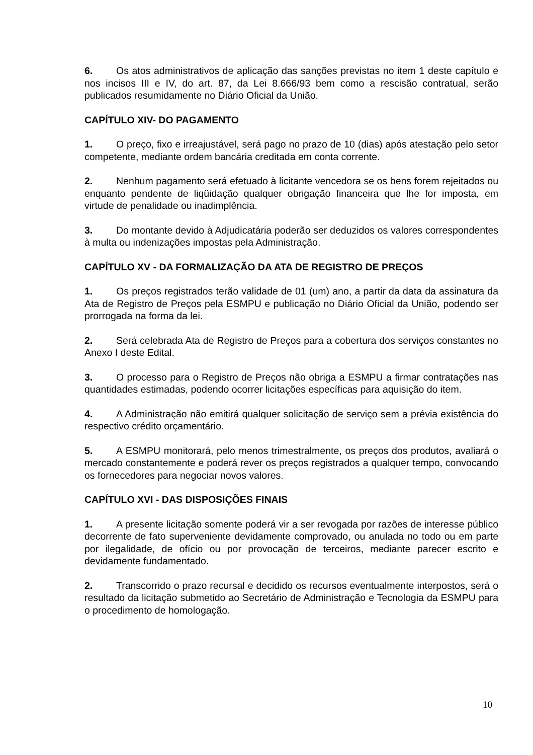6. Os atos administrativos de aplicação das sanções previstas no item 1 deste capítulo e nos incisos III e IV, do art. 87, da Lei 8.666/93 bem como a rescisão contratual, serão publicados resumidamente no Diário Oficial da União.
CAPÍTULO XIV- DO PAGAMENTO
1. O preço, fixo e irreajustável, será pago no prazo de 10 (dias) após atestação pelo setor competente, mediante ordem bancária creditada em conta corrente.
2. Nenhum pagamento será efetuado à licitante vencedora se os bens forem rejeitados ou enquanto pendente de liqüidação qualquer obrigação financeira que lhe for imposta, em virtude de penalidade ou inadimplência.
3. Do montante devido à Adjudicatária poderão ser deduzidos os valores correspondentes à multa ou indenizações impostas pela Administração.
CAPÍTULO XV - DA FORMALIZAÇÃO DA ATA DE REGISTRO DE PREÇOS
1. Os preços registrados terão validade de 01 (um) ano, a partir da data da assinatura da Ata de Registro de Preços pela ESMPU e publicação no Diário Oficial da União, podendo ser prorrogada na forma da lei.
2. Será celebrada Ata de Registro de Preços para a cobertura dos serviços constantes no Anexo I deste Edital.
3. O processo para o Registro de Preços não obriga a ESMPU a firmar contratações nas quantidades estimadas, podendo ocorrer licitações específicas para aquisição do item.
4. A Administração não emitirá qualquer solicitação de serviço sem a prévia existência do respectivo crédito orçamentário.
5. A ESMPU monitorará, pelo menos trimestralmente, os preços dos produtos, avaliará o mercado constantemente e poderá rever os preços registrados a qualquer tempo, convocando os fornecedores para negociar novos valores.
CAPÍTULO XVI - DAS DISPOSIÇÕES FINAIS
1. A presente licitação somente poderá vir a ser revogada por razões de interesse público decorrente de fato superveniente devidamente comprovado, ou anulada no todo ou em parte por ilegalidade, de ofício ou por provocação de terceiros, mediante parecer escrito e devidamente fundamentado.
2. Transcorrido o prazo recursal e decidido os recursos eventualmente interpostos, será o resultado da licitação submetido ao Secretário de Administração e Tecnologia da ESMPU para o procedimento de homologação.
10